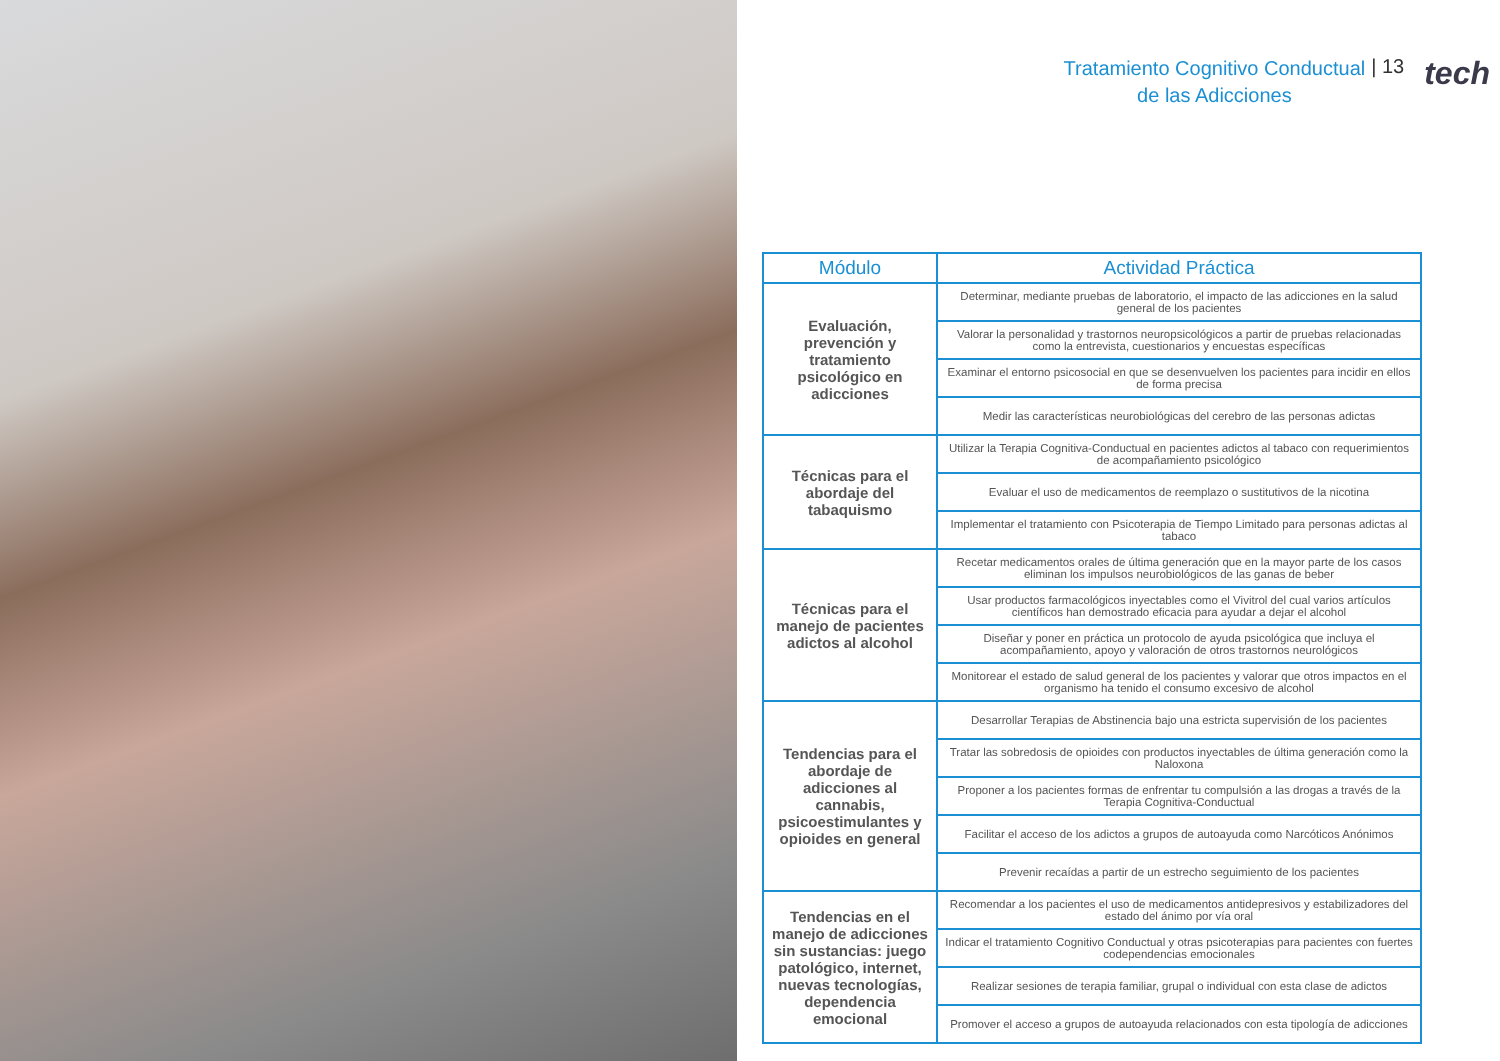Tratamiento Cognitivo Conductual
de las Adicciones
| 13 tech
| Módulo | Actividad Práctica |
| --- | --- |
| Evaluación, prevención y tratamiento psicológico en adicciones | Determinar, mediante pruebas de laboratorio, el impacto de las adicciones en la salud general de los pacientes |
| | Valorar la personalidad y trastornos neuropsicológicos a partir de pruebas relacionadas como la entrevista, cuestionarios y encuestas específicas |
| | Examinar el entorno psicosocial en que se desenvuelven los pacientes para incidir en ellos de forma precisa |
| | Medir las características neurobiológicas del cerebro de las personas adictas |
| Técnicas para el abordaje del tabaquismo | Utilizar la Terapia Cognitiva-Conductual en pacientes adictos al tabaco con requerimientos de acompañamiento psicológico |
| | Evaluar el uso de medicamentos de reemplazo o sustitutivos de la nicotina |
| | Implementar el tratamiento con Psicoterapia de Tiempo Limitado para personas adictas al tabaco |
| Técnicas para el manejo de pacientes adictos al alcohol | Recetar medicamentos orales de última generación que en la mayor parte de los casos eliminan los impulsos neurobiológicos de las ganas de beber |
| | Usar productos farmacológicos inyectables como el Vivitrol del cual varios artículos científicos han demostrado eficacia para ayudar a dejar el alcohol |
| | Diseñar y poner en práctica un protocolo de ayuda psicológica que incluya el acompañamiento, apoyo y valoración de otros trastornos neurológicos |
| | Monitorear el estado de salud general de los pacientes y valorar que otros impactos en el organismo ha tenido el consumo excesivo de alcohol |
| Tendencias para el abordaje de adicciones al cannabis, psicoestimulantes y opioides en general | Desarrollar Terapias de Abstinencia bajo una estricta supervisión de los pacientes |
| | Tratar las sobredosis de opioides con productos inyectables de última generación como la Naloxona |
| | Proponer a los pacientes formas de enfrentar tu compulsión a las drogas a través de la Terapia Cognitiva-Conductual |
| | Facilitar el acceso de los adictos a grupos de autoayuda como Narcóticos Anónimos |
| | Prevenir recaídas a partir de un estrecho seguimiento de los pacientes |
| Tendencias en el manejo de adicciones sin sustancias: juego patológico, internet, nuevas tecnologías, dependencia emocional | Recomendar a los pacientes el uso de medicamentos antidepresivos y estabilizadores del estado del ánimo por vía oral |
| | Indicar el tratamiento Cognitivo Conductual y otras psicoterapias para pacientes con fuertes codependencias emocionales |
| | Realizar sesiones de terapia familiar, grupal o individual con esta clase de adictos |
| | Promover el acceso a grupos de autoayuda relacionados con esta tipología de adicciones |